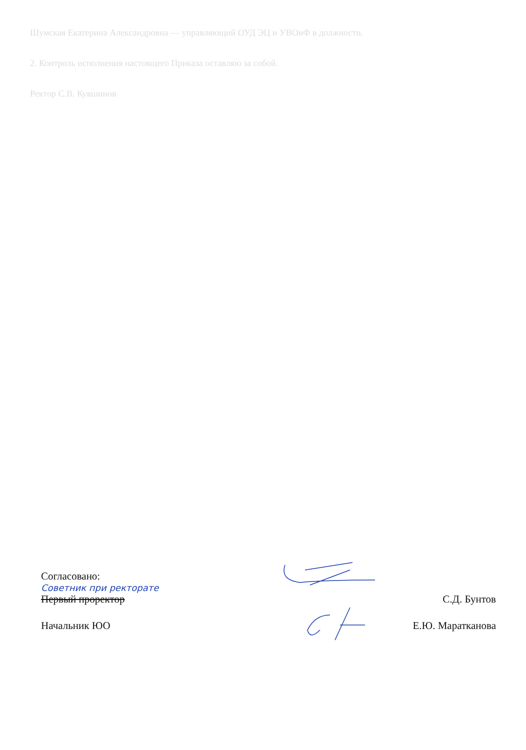Шумская Екатерина Александровна — управляющий ОУД ЭЦ и УВОиФ в должности.
2. Контроль исполнения настоящего Приказа оставляю за собой.
Ректор С.В. Кувшинов
Согласовано:
Советник при ректорате
Первый проректор С.Д. Бунтов
Начальник ЮО Е.Ю. Маратканова